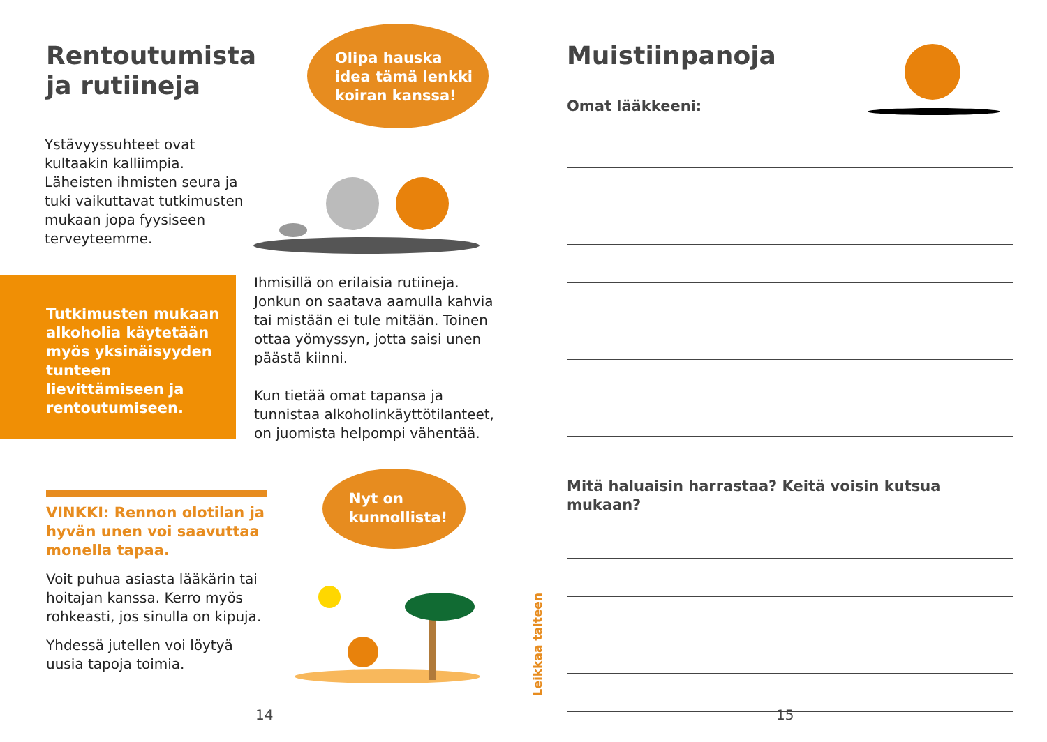Rentoutumista
ja rutiineja
Olipa hauska
idea tämä lenkki
koiran kanssa!
Ystävyyssuhteet ovat kultaakin kalliimpia. Läheisten ihmisten seura ja tuki vaikuttavat tutkimusten mukaan jopa fyysiseen terveyteemme.
Tutkimusten mukaan alkoholia käytetään myös yksinäisyyden tunteen lievittämiseen ja rentoutumiseen.
Ihmisillä on erilaisia rutiineja. Jonkun on saatava aamulla kahvia tai mistään ei tule mitään. Toinen ottaa yömyssyn, jotta saisi unen päästä kiinni.
Kun tietää omat tapansa ja tunnistaa alkoholinkäyttötilanteet, on juomista helpompi vähentää.
VINKKI: Rennon olotilan ja hyvän unen voi saavuttaa monella tapaa.
Voit puhua asiasta lääkärin tai hoitajan kanssa. Kerro myös rohkeasti, jos sinulla on kipuja.
Yhdessä jutellen voi löytyä uusia tapoja toimia.
Nyt on
kunnollista!
14
Leikkaa talteen
Muistiinpanoja
Omat lääkkeeni:
Mitä haluaisin harrastaa? Keitä voisin kutsua mukaan?
15